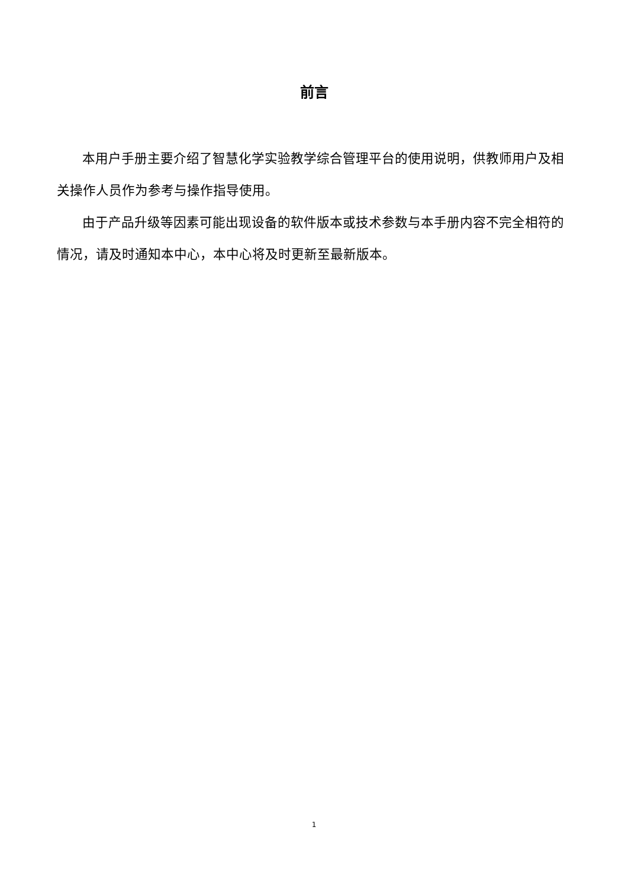前言
本用户手册主要介绍了智慧化学实验教学综合管理平台的使用说明，供教师用户及相关操作人员作为参考与操作指导使用。
由于产品升级等因素可能出现设备的软件版本或技术参数与本手册内容不完全相符的情况，请及时通知本中心，本中心将及时更新至最新版本。
1